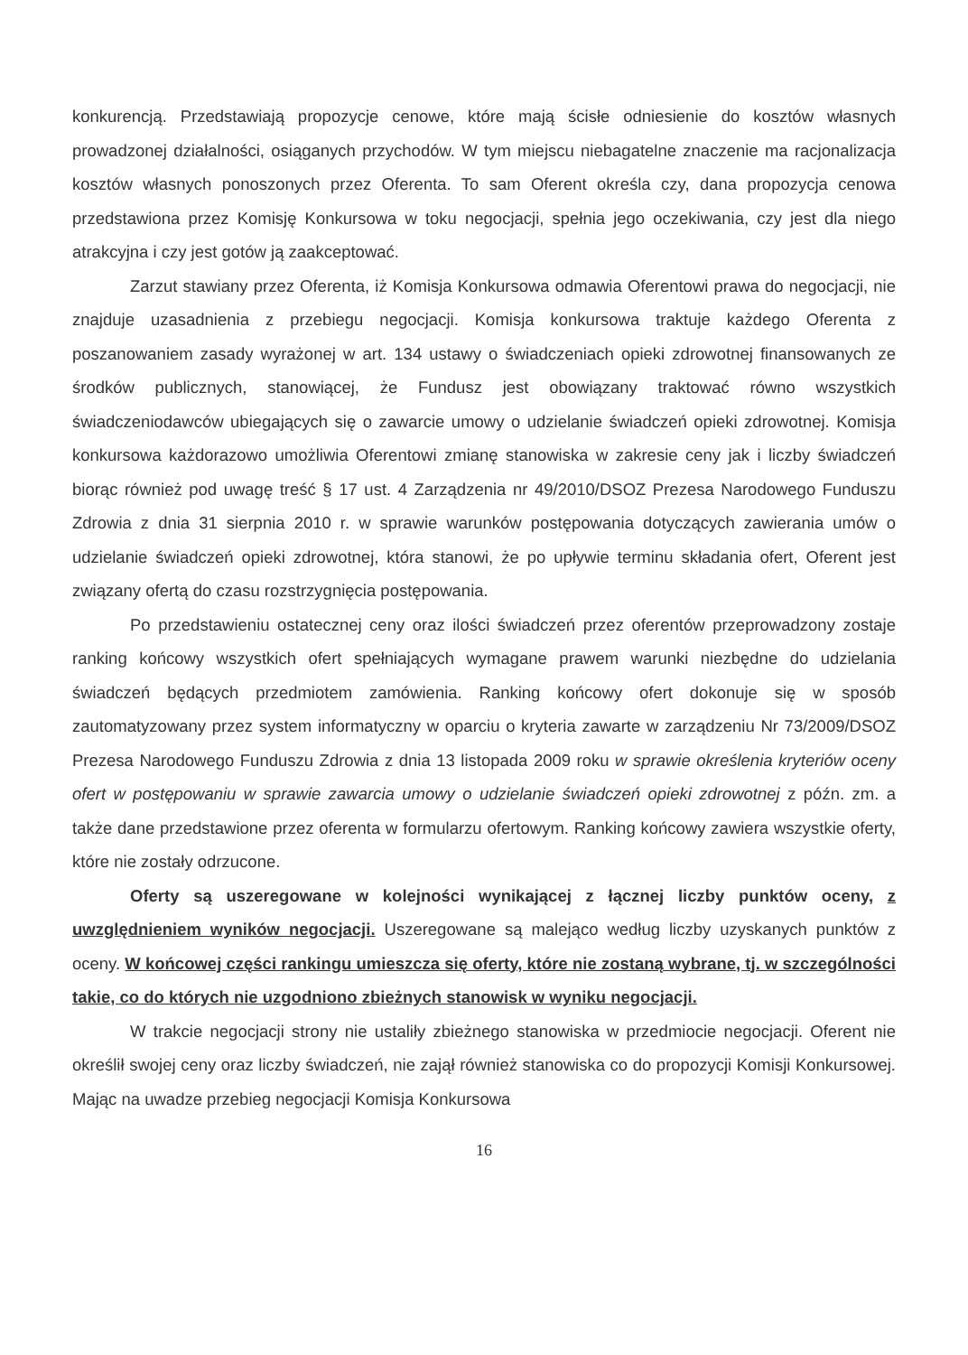konkurencją. Przedstawiają propozycje cenowe, które mają ścisłe odniesienie do kosztów własnych prowadzonej działalności, osiąganych przychodów. W tym miejscu niebagatelne znaczenie ma racjonalizacja kosztów własnych ponoszonych przez Oferenta. To sam Oferent określa czy, dana propozycja cenowa przedstawiona przez Komisję Konkursowa w toku negocjacji, spełnia jego oczekiwania, czy jest dla niego atrakcyjna i czy jest gotów ją zaakceptować.
Zarzut stawiany przez Oferenta, iż Komisja Konkursowa odmawia Oferentowi prawa do negocjacji, nie znajduje uzasadnienia z przebiegu negocjacji. Komisja konkursowa traktuje każdego Oferenta z poszanowaniem zasady wyrażonej w art. 134 ustawy o świadczeniach opieki zdrowotnej finansowanych ze środków publicznych, stanowiącej, że Fundusz jest obowiązany traktować równo wszystkich świadczeniodawców ubiegających się o zawarcie umowy o udzielanie świadczeń opieki zdrowotnej. Komisja konkursowa każdorazowo umożliwia Oferentowi zmianę stanowiska w zakresie ceny jak i liczby świadczeń biorąc również pod uwagę treść § 17 ust. 4 Zarządzenia nr 49/2010/DSOZ Prezesa Narodowego Funduszu Zdrowia z dnia 31 sierpnia 2010 r. w sprawie warunków postępowania dotyczących zawierania umów o udzielanie świadczeń opieki zdrowotnej, która stanowi, że po upływie terminu składania ofert, Oferent jest związany ofertą do czasu rozstrzygnięcia postępowania.
Po przedstawieniu ostatecznej ceny oraz ilości świadczeń przez oferentów przeprowadzony zostaje ranking końcowy wszystkich ofert spełniających wymagane prawem warunki niezbędne do udzielania świadczeń będących przedmiotem zamówienia. Ranking końcowy ofert dokonuje się w sposób zautomatyzowany przez system informatyczny w oparciu o kryteria zawarte w zarządzeniu Nr 73/2009/DSOZ Prezesa Narodowego Funduszu Zdrowia z dnia 13 listopada 2009 roku w sprawie określenia kryteriów oceny ofert w postępowaniu w sprawie zawarcia umowy o udzielanie świadczeń opieki zdrowotnej z późn. zm. a także dane przedstawione przez oferenta w formularzu ofertowym. Ranking końcowy zawiera wszystkie oferty, które nie zostały odrzucone.
Oferty są uszeregowane w kolejności wynikającej z łącznej liczby punktów oceny, z uwzględnieniem wyników negocjacji. Uszeregowane są malejąco według liczby uzyskanych punktów z oceny. W końcowej części rankingu umieszcza się oferty, które nie zostaną wybrane, tj. w szczególności takie, co do których nie uzgodniono zbieżnych stanowisk w wyniku negocjacji.
W trakcie negocjacji strony nie ustaliły zbieżnego stanowiska w przedmiocie negocjacji. Oferent nie określił swojej ceny oraz liczby świadczeń, nie zajął również stanowiska co do propozycji Komisji Konkursowej. Mając na uwadze przebieg negocjacji Komisja Konkursowa
16